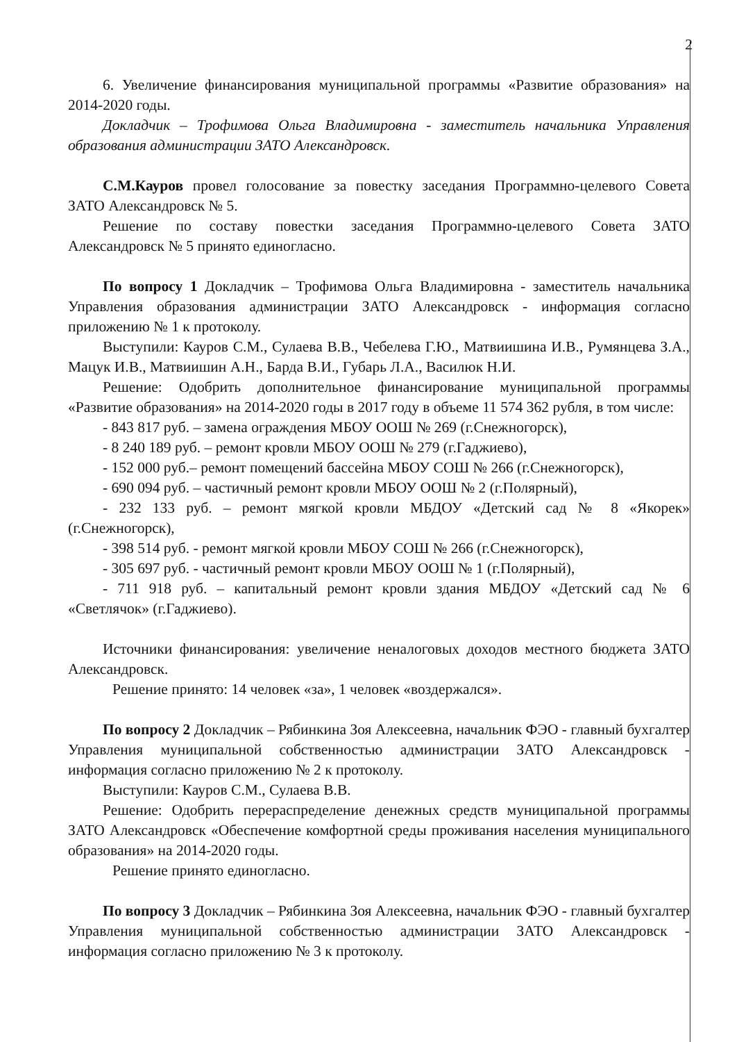2
6. Увеличение финансирования муниципальной программы «Развитие образования» на 2014-2020 годы.
Докладчик – Трофимова Ольга Владимировна - заместитель начальника Управления образования администрации ЗАТО Александровск.
С.М.Кауров провел голосование за повестку заседания Программно-целевого Совета ЗАТО Александровск № 5.
Решение по составу повестки заседания Программно-целевого Совета ЗАТО Александровск № 5 принято единогласно.
По вопросу 1 Докладчик – Трофимова Ольга Владимировна - заместитель начальника Управления образования администрации ЗАТО Александровск - информация согласно приложению № 1 к протоколу.
Выступили: Кауров С.М., Сулаева В.В., Чебелева Г.Ю., Матвиишина И.В., Румянцева З.А., Мацук И.В., Матвиишин А.Н., Барда В.И., Губарь Л.А., Василюк Н.И.
Решение: Одобрить дополнительное финансирование муниципальной программы «Развитие образования» на 2014-2020 годы в 2017 году в объеме 11 574 362 рубля, в том числе:
- 843 817 руб. – замена ограждения МБОУ ООШ № 269 (г.Снежногорск),
- 8 240 189 руб. – ремонт кровли МБОУ ООШ № 279 (г.Гаджиево),
- 152 000 руб.– ремонт помещений бассейна МБОУ СОШ № 266 (г.Снежногорск),
- 690 094 руб. – частичный ремонт кровли МБОУ ООШ № 2 (г.Полярный),
- 232 133 руб. – ремонт мягкой кровли МБДОУ «Детский сад № 8 «Якорек» (г.Снежногорск),
- 398 514 руб. - ремонт мягкой кровли МБОУ СОШ № 266 (г.Снежногорск),
- 305 697 руб. - частичный ремонт кровли МБОУ ООШ № 1 (г.Полярный),
- 711 918 руб. – капитальный ремонт кровли здания МБДОУ «Детский сад № 6 «Светлячок» (г.Гаджиево).
Источники финансирования: увеличение неналоговых доходов местного бюджета ЗАТО Александровск.
Решение принято: 14 человек «за», 1 человек «воздержался».
По вопросу 2 Докладчик – Рябинкина Зоя Алексеевна, начальник ФЭО - главный бухгалтер Управления муниципальной собственностью администрации ЗАТО Александровск - информация согласно приложению № 2 к протоколу.
Выступили: Кауров С.М., Сулаева В.В.
Решение: Одобрить перераспределение денежных средств муниципальной программы ЗАТО Александровск «Обеспечение комфортной среды проживания населения муниципального образования» на 2014-2020 годы.
Решение принято единогласно.
По вопросу 3 Докладчик – Рябинкина Зоя Алексеевна, начальник ФЭО - главный бухгалтер Управления муниципальной собственностью администрации ЗАТО Александровск - информация согласно приложению № 3 к протоколу.